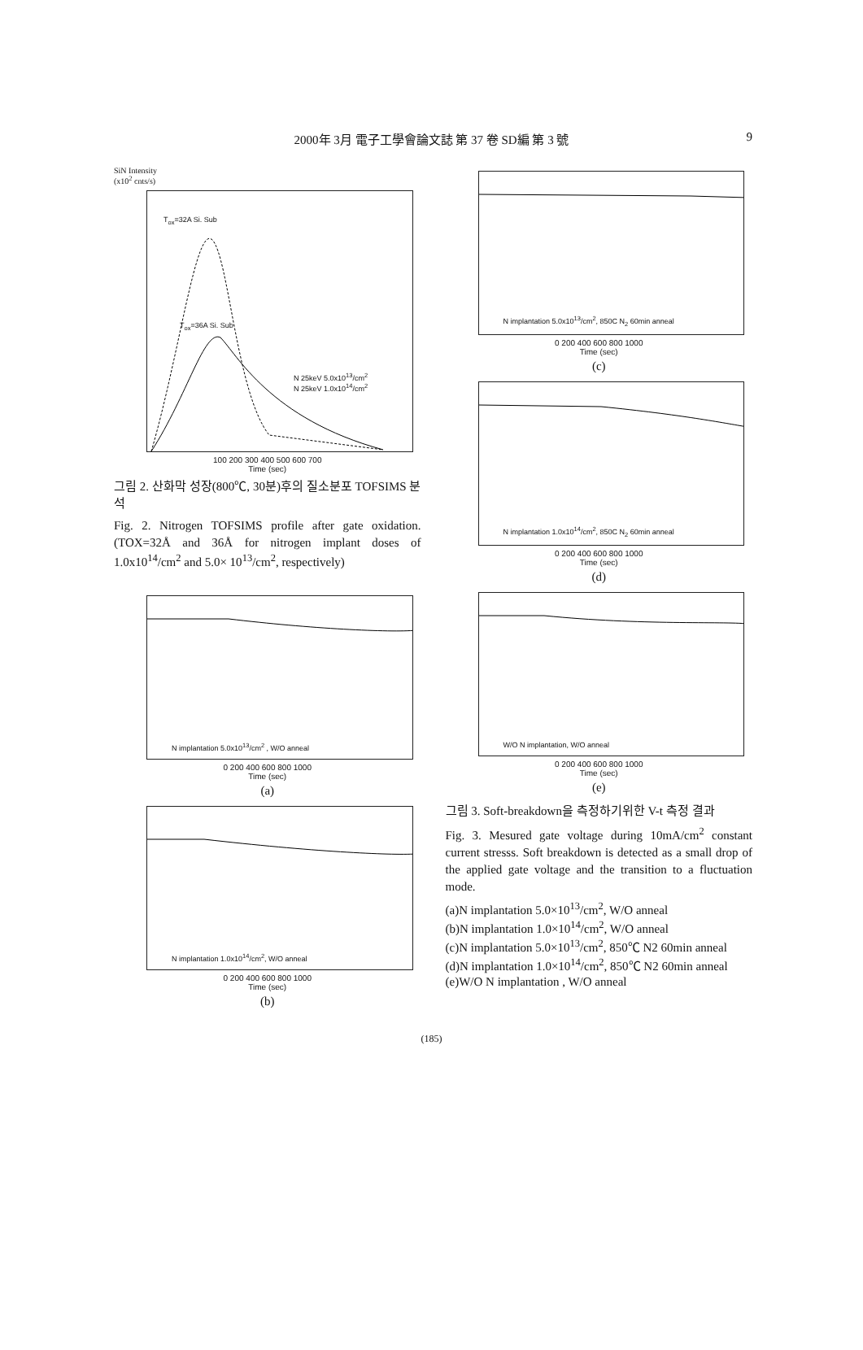2000年 3月 電子工學會論文誌 第 37 卷 SD編 第 3 號
9
SiN Intensity
(x10<sup>2</sup> cnts/s)
T<sub>ox</sub>=32A Si. Sub
T<sub>ox</sub>=36A Si. Sub
N 25keV 5.0x10<sup>13</sup>/cm<sup>2</sup>
N 25keV 1.0x10<sup>14</sup>/cm<sup>2</sup>
100 200 300 400 500 600 700
Time (sec)
그림 2. 산화막 성장(800℃, 30분)후의 질소분포 TOFSIMS 분석
Fig. 2. Nitrogen TOFSIMS profile after gate oxidation. (TOX=32Å and 36Å for nitrogen implant doses of 1.0x10<sup>14</sup>/cm<sup>2</sup> and 5.0× 10<sup>13</sup>/cm<sup>2</sup>, respectively)
N implantation 5.0x10<sup>13</sup>/cm<sup>2</sup> , W/O anneal
0 200 400 600 800 1000
Time (sec)
(a)
N implantation 1.0x10<sup>14</sup>/cm<sup>2</sup>, W/O anneal
0 200 400 600 800 1000
Time (sec)
(b)
N implantation 5.0x10<sup>13</sup>/cm<sup>2</sup>, 850C N<sub>2</sub> 60min anneal
0 200 400 600 800 1000
Time (sec)
(c)
N implantation 1.0x10<sup>14</sup>/cm<sup>2</sup>, 850C N<sub>2</sub> 60min anneal
0 200 400 600 800 1000
Time (sec)
(d)
W/O N implantation, W/O anneal
0 200 400 600 800 1000
Time (sec)
(e)
그림 3. Soft-breakdown을 측정하기위한 V-t 측정 결과
Fig. 3. Mesured gate voltage during 10mA/cm<sup>2</sup> constant current stresss. Soft breakdown is detected as a small drop of the applied gate voltage and the transition to a fluctuation mode.
(a)N implantation 5.0×10<sup>13</sup>/cm<sup>2</sup>, W/O anneal
(b)N implantation 1.0×10<sup>14</sup>/cm<sup>2</sup>, W/O anneal
(c)N implantation 5.0×10<sup>13</sup>/cm<sup>2</sup>, 850℃ N2 60min anneal
(d)N implantation 1.0×10<sup>14</sup>/cm<sup>2</sup>, 850℃ N2 60min anneal
(e)W/O N implantation , W/O anneal
(185)